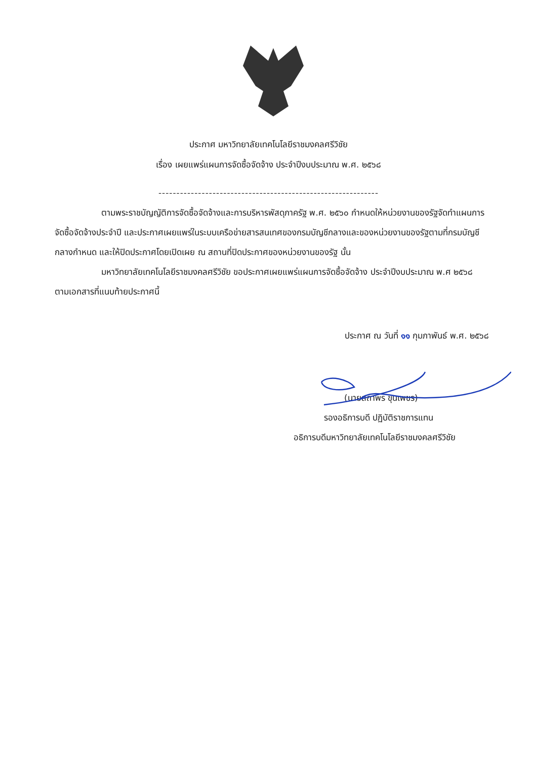ประกาศ มหาวิทยาลัยเทคโนโลยีราชมงคลศรีวิชัย
เรื่อง เผยแพร่แผนการจัดซื้อจัดจ้าง ประจำปีงบประมาณ พ.ศ. ๒๕๖๘
-------------------------------------------------------------
ตามพระราชบัญญัติการจัดซื้อจัดจ้างและการบริหารพัสดุภาครัฐ พ.ศ. ๒๕๖๐ กำหนดให้หน่วยงานของรัฐจัดทำแผนการจัดซื้อจัดจ้างประจำปี และประกาศเผยแพร่ในระบบเครือข่ายสารสนเทศของกรมบัญชีกลางและของหน่วยงานของรัฐตามที่กรมบัญชีกลางกำหนด และให้ปิดประกาศโดยเปิดเผย ณ สถานที่ปิดประกาศของหน่วยงานของรัฐ นั้น
มหาวิทยาลัยเทคโนโลยีราชมงคลศรีวิชัย ขอประกาศเผยแพร่แผนการจัดซื้อจัดจ้าง ประจำปีงบประมาณ พ.ศ ๒๕๖๘ ตามเอกสารที่แนบท้ายประกาศนี้
ประกาศ ณ วันที่ ๑๑ กุมภาพันธ์ พ.ศ. ๒๕๖๘
(นายสถาพร ขุนเพชร)
รองอธิการบดี ปฏิบัติราชการแทน
อธิการบดีมหาวิทยาลัยเทคโนโลยีราชมงคลศรีวิชัย